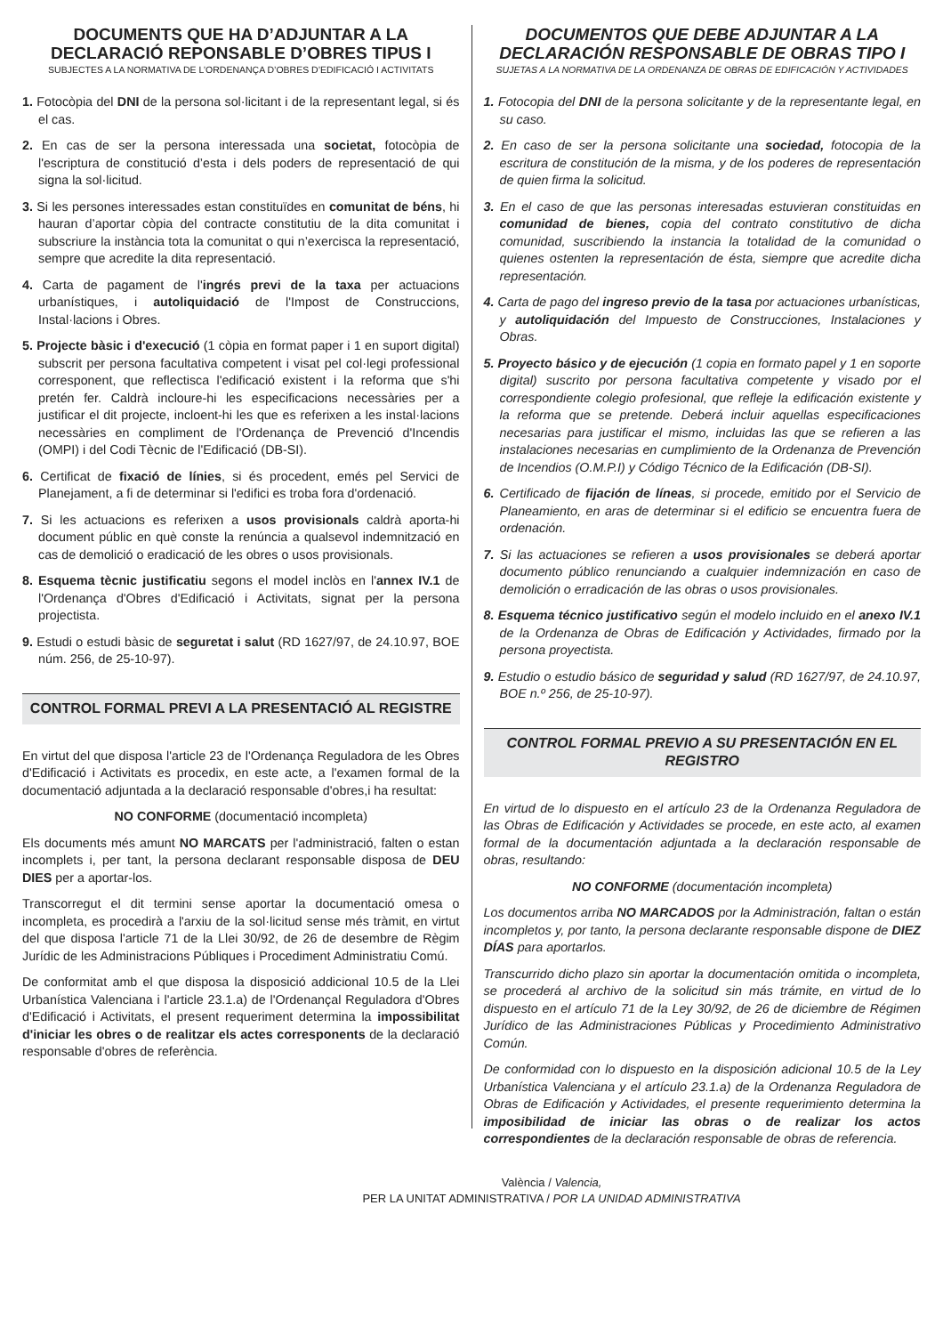DOCUMENTS QUE HA D’ADJUNTAR A LA DECLARACIÓ REPONSABLE D’OBRES TIPUS I
SUBJECTES A LA NORMATIVA DE L’ORDENANÇA D’OBRES D’EDIFICACIÓ I ACTIVITATS
1. Fotocòpia del DNI de la persona sol·licitant i de la representant legal, si és el cas.
2. En cas de ser la persona interessada una societat, fotocòpia de l'escriptura de constitució d’esta i dels poders de representació de qui signa la sol·licitud.
3. Si les persones interessades estan constituïdes en comunitat de béns, hi hauran d’aportar còpia del contracte constitutiu de la dita comunitat i subscriure la instància tota la comunitat o qui n’exercisca la representació, sempre que acredite la dita representació.
4. Carta de pagament de l'ingrés previ de la taxa per actuacions urbanístiques, i autoliquidació de l'Impost de Construccions, Instal·lacions i Obres.
5. Projecte bàsic i d'execució (1 còpia en format paper i 1 en suport digital) subscrit per persona facultativa competent i visat pel col·legi professional corresponent, que reflectisca l'edificació existent i la reforma que s'hi pretén fer. Caldrà incloure-hi les especificacions necessàries per a justificar el dit projecte, incloent-hi les que es referixen a les instal·lacions necessàries en compliment de l'Ordenança de Prevenció d'Incendis (OMPI) i del Codi Tècnic de l'Edificació (DB-SI).
6. Certificat de fixació de línies, si és procedent, emés pel Servici de Planejament, a fi de determinar si l'edifici es troba fora d'ordenació.
7. Si les actuacions es referixen a usos provisionals caldrà aporta-hi document públic en què conste la renúncia a qualsevol indemnització en cas de demolició o eradicació de les obres o usos provisionals.
8. Esquema tècnic justificatiu segons el model inclòs en l'annex IV.1 de l'Ordenança d'Obres d'Edificació i Activitats, signat per la persona projectista.
9. Estudi o estudi bàsic de seguretat i salut (RD 1627/97, de 24.10.97, BOE núm. 256, de 25-10-97).
CONTROL FORMAL PREVI A LA PRESENTACIÓ AL REGISTRE
En virtut del que disposa l'article 23 de l'Ordenança Reguladora de les Obres d'Edificació i Activitats es procedix, en este acte, a l'examen formal de la documentació adjuntada a la declaració responsable d'obres,i ha resultat:
NO CONFORME (documentació incompleta)
Els documents més amunt NO MARCATS per l'administració, falten o estan incomplets i, per tant, la persona declarant responsable disposa de DEU DIES per a aportar-los.
Transcorregut el dit termini sense aportar la documentació omesa o incompleta, es procedirà a l'arxiu de la sol·licitud sense més tràmit, en virtut del que disposa l'article 71 de la Llei 30/92, de 26 de desembre de Règim Jurídic de les Administracions Públiques i Procediment Administratiu Comú.
De conformitat amb el que disposa la disposició addicional 10.5 de la Llei Urbanística Valenciana i l'article 23.1.a) de l'Ordenançal Reguladora d'Obres d'Edificació i Activitats, el present requeriment determina la impossibilitat d'iniciar les obres o de realitzar els actes corresponents de la declaració responsable d'obres de referència.
DOCUMENTOS QUE DEBE ADJUNTAR A LA DECLARACIÓN RESPONSABLE DE OBRAS TIPO I
SUJETAS A LA NORMATIVA DE LA ORDENANZA DE OBRAS DE EDIFICACIÓN Y ACTIVIDADES
1. Fotocopia del DNI de la persona solicitante y de la representante legal, en su caso.
2. En caso de ser la persona solicitante una sociedad, fotocopia de la escritura de constitución de la misma, y de los poderes de representación de quien firma la solicitud.
3. En el caso de que las personas interesadas estuvieran constituidas en comunidad de bienes, copia del contrato constitutivo de dicha comunidad, suscribiendo la instancia la totalidad de la comunidad o quienes ostenten la representación de ésta, siempre que acredite dicha representación.
4. Carta de pago del ingreso previo de la tasa por actuaciones urbanísticas, y autoliquidación del Impuesto de Construcciones, Instalaciones y Obras.
5. Proyecto básico y de ejecución (1 copia en formato papel y 1 en soporte digital) suscrito por persona facultativa competente y visado por el correspondiente colegio profesional, que refleje la edificación existente y la reforma que se pretende. Deberá incluir aquellas especificaciones necesarias para justificar el mismo, incluidas las que se refieren a las instalaciones necesarias en cumplimiento de la Ordenanza de Prevención de Incendios (O.M.P.I) y Código Técnico de la Edificación (DB-SI).
6. Certificado de fijación de líneas, si procede, emitido por el Servicio de Planeamiento, en aras de determinar si el edificio se encuentra fuera de ordenación.
7. Si las actuaciones se refieren a usos provisionales se deberá aportar documento público renunciando a cualquier indemnización en caso de demolición o erradicación de las obras o usos provisionales.
8. Esquema técnico justificativo según el modelo incluido en el anexo IV.1 de la Ordenanza de Obras de Edificación y Actividades, firmado por la persona proyectista.
9. Estudio o estudio básico de seguridad y salud (RD 1627/97, de 24.10.97, BOE n.º 256, de 25-10-97).
CONTROL FORMAL PREVIO A SU PRESENTACIÓN EN EL REGISTRO
En virtud de lo dispuesto en el artículo 23 de la Ordenanza Reguladora de las Obras de Edificación y Actividades se procede, en este acto, al examen formal de la documentación adjuntada a la declaración responsable de obras, resultando:
NO CONFORME (documentación incompleta)
Los documentos arriba NO MARCADOS por la Administración, faltan o están incompletos y, por tanto, la persona declarante responsable dispone de DIEZ DÍAS para aportarlos.
Transcurrido dicho plazo sin aportar la documentación omitida o incompleta, se procederá al archivo de la solicitud sin más trámite, en virtud de lo dispuesto en el artículo 71 de la Ley 30/92, de 26 de diciembre de Régimen Jurídico de las Administraciones Públicas y Procedimiento Administrativo Común.
De conformidad con lo dispuesto en la disposición adicional 10.5 de la Ley Urbanística Valenciana y el artículo 23.1.a) de la Ordenanza Reguladora de Obras de Edificación y Actividades, el presente requerimiento determina la imposibilidad de iniciar las obras o de realizar los actos correspondientes de la declaración responsable de obras de referencia.
València / Valencia,
PER LA UNITAT ADMINISTRATIVA / POR LA UNIDAD ADMINISTRATIVA